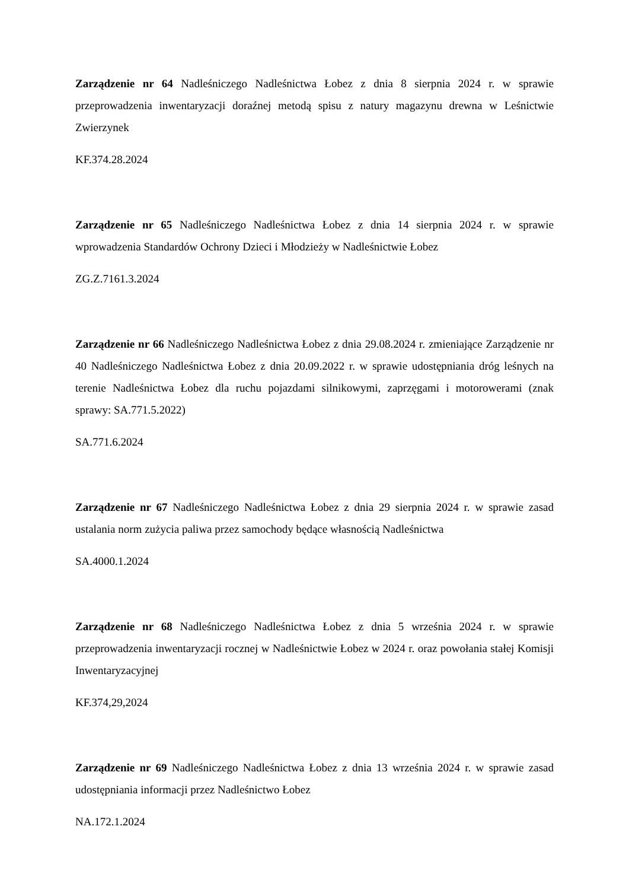Zarządzenie nr 64 Nadleśniczego Nadleśnictwa Łobez z dnia 8 sierpnia 2024 r. w sprawie przeprowadzenia inwentaryzacji doraźnej metodą spisu z natury magazynu drewna w Leśnictwie Zwierzynek
KF.374.28.2024
Zarządzenie nr 65 Nadleśniczego Nadleśnictwa Łobez z dnia 14 sierpnia 2024 r. w sprawie wprowadzenia Standardów Ochrony Dzieci i Młodzieży w Nadleśnictwie Łobez
ZG.Z.7161.3.2024
Zarządzenie nr 66 Nadleśniczego Nadleśnictwa Łobez z dnia 29.08.2024 r. zmieniające Zarządzenie nr 40 Nadleśniczego Nadleśnictwa Łobez z dnia 20.09.2022 r. w sprawie udostępniania dróg leśnych na terenie Nadleśnictwa Łobez dla ruchu pojazdami silnikowymi, zaprzęgami i motorowerami (znak sprawy: SA.771.5.2022)
SA.771.6.2024
Zarządzenie nr 67 Nadleśniczego Nadleśnictwa Łobez z dnia 29 sierpnia 2024 r. w sprawie zasad ustalania norm zużycia paliwa przez samochody będące własnością Nadleśnictwa
SA.4000.1.2024
Zarządzenie nr 68 Nadleśniczego Nadleśnictwa Łobez z dnia 5 września 2024 r. w sprawie przeprowadzenia inwentaryzacji rocznej w Nadleśnictwie Łobez w 2024 r. oraz powołania stałej Komisji Inwentaryzacyjnej
KF.374,29,2024
Zarządzenie nr 69 Nadleśniczego Nadleśnictwa Łobez z dnia 13 września 2024 r. w sprawie zasad udostępniania informacji przez Nadleśnictwo Łobez
NA.172.1.2024